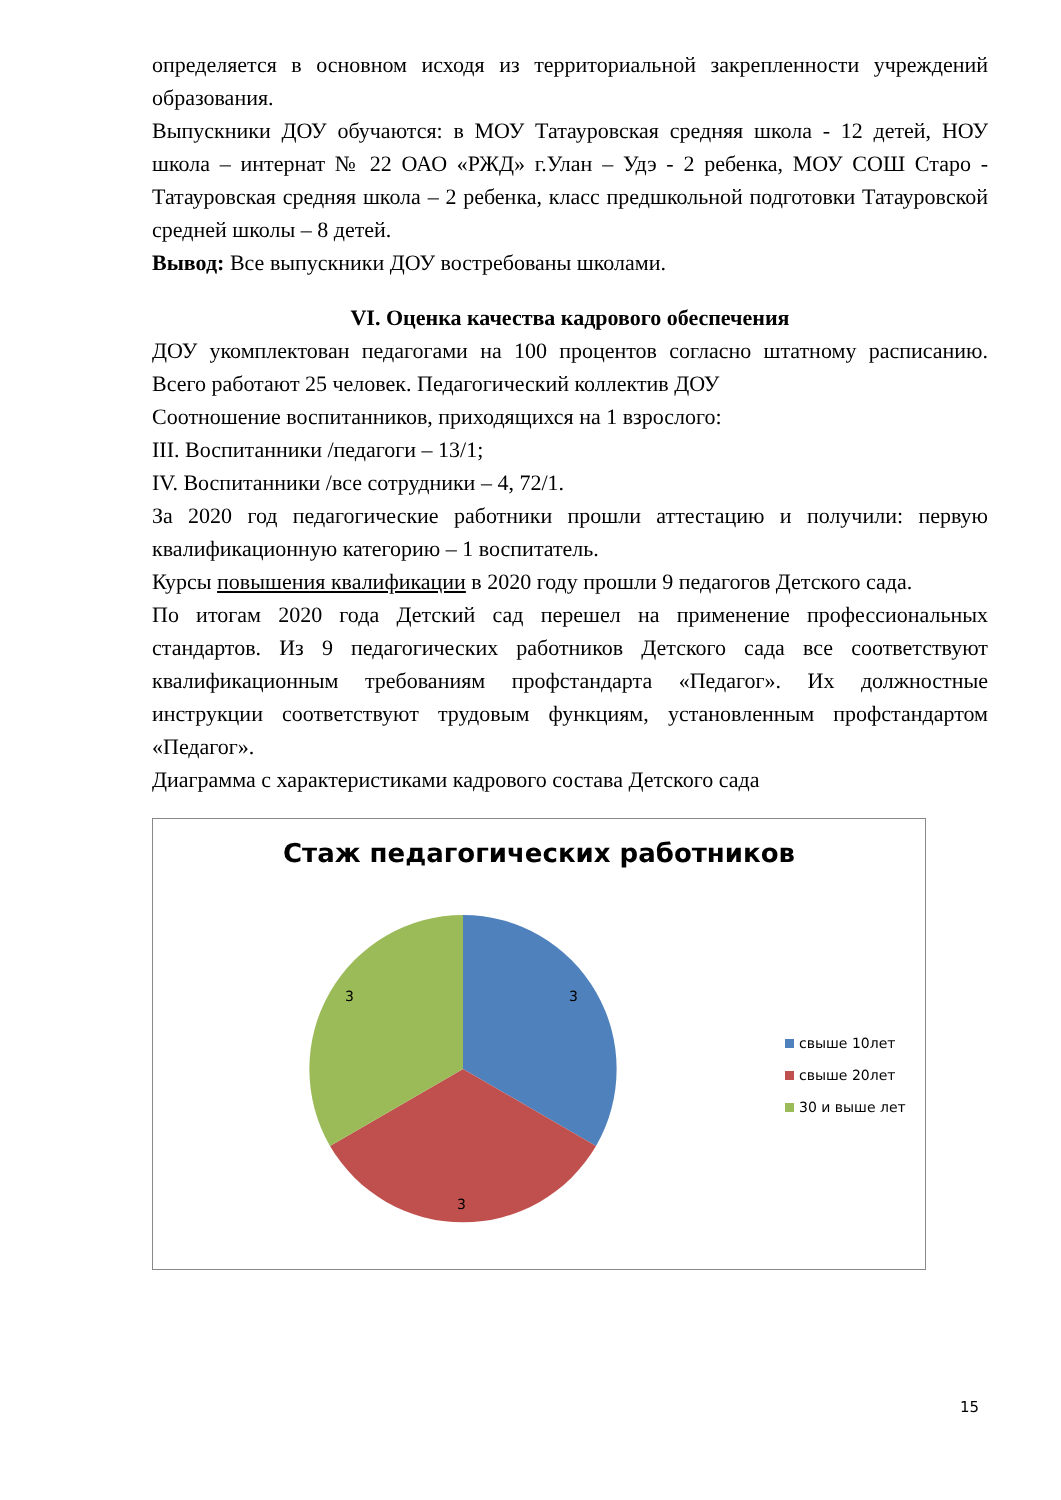определяется в основном исходя из территориальной закрепленности учреждений образования.
Выпускники ДОУ обучаются: в МОУ Татауровская средняя школа - 12 детей, НОУ школа – интернат № 22 ОАО «РЖД» г.Улан – Удэ - 2 ребенка, МОУ СОШ Старо - Татауровская средняя школа – 2 ребенка, класс предшкольной подготовки Татауровской средней школы – 8 детей.
Вывод: Все выпускники ДОУ востребованы школами.
VI. Оценка качества кадрового обеспечения
ДОУ укомплектован педагогами на 100 процентов согласно штатному расписанию. Всего работают 25 человек. Педагогический коллектив ДОУ
Соотношение воспитанников, приходящихся на 1 взрослого:
III. Воспитанники /педагоги – 13/1;
IV. Воспитанники /все сотрудники – 4, 72/1.
За 2020 год педагогические работники прошли аттестацию и получили: первую квалификационную категорию – 1 воспитатель.
Курсы повышения квалификации в 2020 году прошли 9 педагогов Детского сада.
По итогам 2020 года Детский сад перешел на применение профессиональных стандартов. Из 9 педагогических работников Детского сада все соответствуют квалификационным требованиям профстандарта «Педагог». Их должностные инструкции соответствуют трудовым функциям, установленным профстандартом «Педагог».
Диаграмма с характеристиками кадрового состава Детского сада
Стаж педагогических работников
3
3
3
свыше 10лет
свыше 20лет
30 и выше лет
15